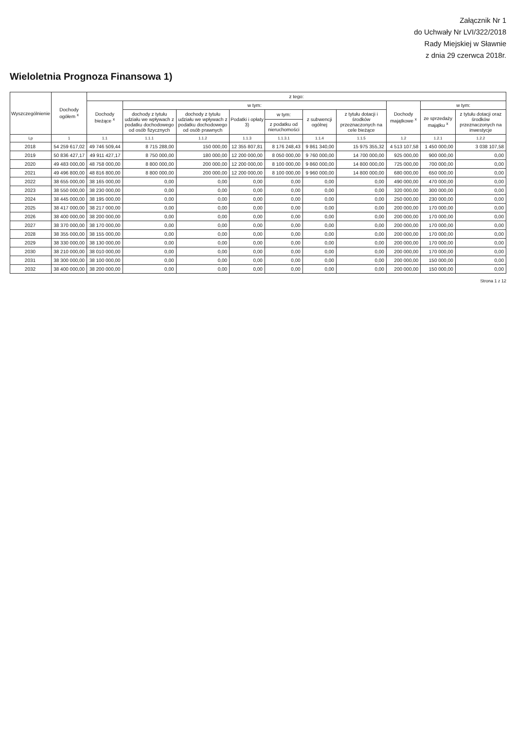Załącznik Nr 1
do Uchwały Nr LVI/322/2018
Rady Miejskiej w Sławnie
z dnia 29 czerwca 2018r.
Wieloletnia Prognoza Finansowa 1)
| Wyszczególnienie | Dochody ogółem <sup>x</sup> | z tego: | | | | | | | | | |
| --- | --- | --- | --- | --- | --- | --- | --- | --- | --- | --- | --- |
| | | Dochody bieżące <sup>x</sup> | w tym: | | | | | | Dochody majątkowe <sup>x</sup> | w tym: | |
| | | | dochody z tytułu udziału we wpływach z podatku dochodowego od osób fizycznych | dochody z tytułu udziału we wpływach z podatku dochodowego od osób prawnych | Podatki i opłaty 3) | w tym: | z subwencji ogólnej | z tytułu dotacji i środków przeznaczonych na cele bieżące | | ze sprzedaży majątku <sup>x</sup> | z tytułu dotacji oraz środków przeznaczonych na inwestycje |
| | | | | | | z podatku od nieruchomości | | | | | |
| Lp | 1 | 1.1 | 1.1.1 | 1.1.2 | 1.1.3 | 1.1.3.1 | 1.1.4 | 1.1.5 | 1.2 | 1.2.1 | 1.2.2 |
| 2018 | 54 259 617,02 | 49 746 509,44 | 8 715 288,00 | 150 000,00 | 12 355 807,81 | 8 176 248,43 | 9 861 340,00 | 15 975 355,32 | 4 513 107,58 | 1 450 000,00 | 3 038 107,58 |
| 2019 | 50 836 427,17 | 49 911 427,17 | 8 750 000,00 | 180 000,00 | 12 200 000,00 | 8 050 000,00 | 9 760 000,00 | 14 700 000,00 | 925 000,00 | 900 000,00 | 0,00 |
| 2020 | 49 483 000,00 | 48 758 000,00 | 8 800 000,00 | 200 000,00 | 12 200 000,00 | 8 100 000,00 | 9 860 000,00 | 14 800 000,00 | 725 000,00 | 700 000,00 | 0,00 |
| 2021 | 49 496 800,00 | 48 816 800,00 | 8 800 000,00 | 200 000,00 | 12 200 000,00 | 8 100 000,00 | 9 960 000,00 | 14 800 000,00 | 680 000,00 | 650 000,00 | 0,00 |
| 2022 | 38 655 000,00 | 38 165 000,00 | 0,00 | 0,00 | 0,00 | 0,00 | 0,00 | 0,00 | 490 000,00 | 470 000,00 | 0,00 |
| 2023 | 38 550 000,00 | 38 230 000,00 | 0,00 | 0,00 | 0,00 | 0,00 | 0,00 | 0,00 | 320 000,00 | 300 000,00 | 0,00 |
| 2024 | 38 445 000,00 | 38 195 000,00 | 0,00 | 0,00 | 0,00 | 0,00 | 0,00 | 0,00 | 250 000,00 | 230 000,00 | 0,00 |
| 2025 | 38 417 000,00 | 38 217 000,00 | 0,00 | 0,00 | 0,00 | 0,00 | 0,00 | 0,00 | 200 000,00 | 170 000,00 | 0,00 |
| 2026 | 38 400 000,00 | 38 200 000,00 | 0,00 | 0,00 | 0,00 | 0,00 | 0,00 | 0,00 | 200 000,00 | 170 000,00 | 0,00 |
| 2027 | 38 370 000,00 | 38 170 000,00 | 0,00 | 0,00 | 0,00 | 0,00 | 0,00 | 0,00 | 200 000,00 | 170 000,00 | 0,00 |
| 2028 | 38 355 000,00 | 38 155 000,00 | 0,00 | 0,00 | 0,00 | 0,00 | 0,00 | 0,00 | 200 000,00 | 170 000,00 | 0,00 |
| 2029 | 38 330 000,00 | 38 130 000,00 | 0,00 | 0,00 | 0,00 | 0,00 | 0,00 | 0,00 | 200 000,00 | 170 000,00 | 0,00 |
| 2030 | 38 210 000,00 | 38 010 000,00 | 0,00 | 0,00 | 0,00 | 0,00 | 0,00 | 0,00 | 200 000,00 | 170 000,00 | 0,00 |
| 2031 | 38 300 000,00 | 38 100 000,00 | 0,00 | 0,00 | 0,00 | 0,00 | 0,00 | 0,00 | 200 000,00 | 150 000,00 | 0,00 |
| 2032 | 38 400 000,00 | 38 200 000,00 | 0,00 | 0,00 | 0,00 | 0,00 | 0,00 | 0,00 | 200 000,00 | 150 000,00 | 0,00 |
Strona 1 z 12